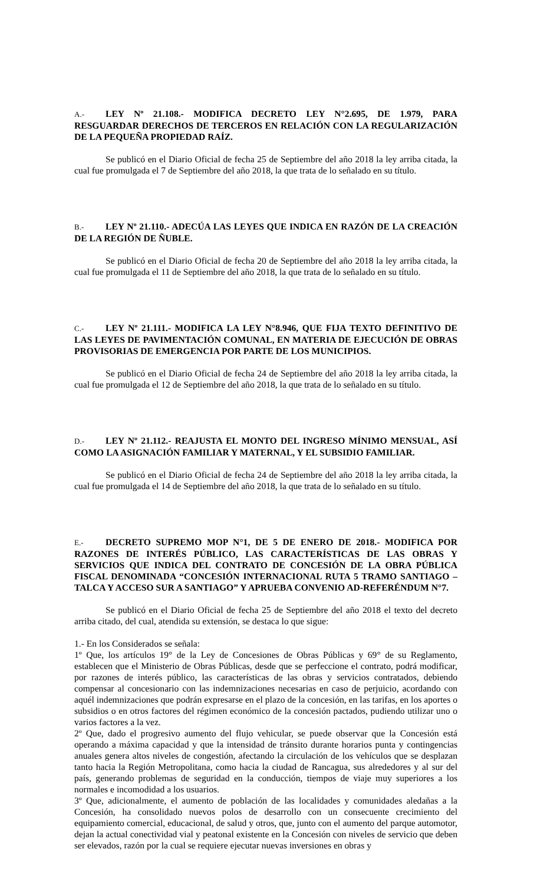A.- LEY Nº 21.108.- MODIFICA DECRETO LEY N°2.695, DE 1.979, PARA RESGUARDAR DERECHOS DE TERCEROS EN RELACIÓN CON LA REGULARIZACIÓN DE LA PEQUEÑA PROPIEDAD RAÍZ.
Se publicó en el Diario Oficial de fecha 25 de Septiembre del año 2018 la ley arriba citada, la cual fue promulgada el 7 de Septiembre del año 2018, la que trata de lo señalado en su título.
B.- LEY Nº 21.110.- ADECÚA LAS LEYES QUE INDICA EN RAZÓN DE LA CREACIÓN DE LA REGIÓN DE ÑUBLE.
Se publicó en el Diario Oficial de fecha 20 de Septiembre del año 2018 la ley arriba citada, la cual fue promulgada el 11 de Septiembre del año 2018, la que trata de lo señalado en su título.
C.- LEY Nº 21.111.- MODIFICA LA LEY N°8.946, QUE FIJA TEXTO DEFINITIVO DE LAS LEYES DE PAVIMENTACIÓN COMUNAL, EN MATERIA DE EJECUCIÓN DE OBRAS PROVISORIAS DE EMERGENCIA POR PARTE DE LOS MUNICIPIOS.
Se publicó en el Diario Oficial de fecha 24 de Septiembre del año 2018 la ley arriba citada, la cual fue promulgada el 12 de Septiembre del año 2018, la que trata de lo señalado en su título.
D.- LEY Nº 21.112.- REAJUSTA EL MONTO DEL INGRESO MÍNIMO MENSUAL, ASÍ COMO LA ASIGNACIÓN FAMILIAR Y MATERNAL, Y EL SUBSIDIO FAMILIAR.
Se publicó en el Diario Oficial de fecha 24 de Septiembre del año 2018 la ley arriba citada, la cual fue promulgada el 14 de Septiembre del año 2018, la que trata de lo señalado en su título.
E.- DECRETO SUPREMO MOP N°1, DE 5 DE ENERO DE 2018.- MODIFICA POR RAZONES DE INTERÉS PÚBLICO, LAS CARACTERÍSTICAS DE LAS OBRAS Y SERVICIOS QUE INDICA DEL CONTRATO DE CONCESIÓN DE LA OBRA PÚBLICA FISCAL DENOMINADA “CONCESIÓN INTERNACIONAL RUTA 5 TRAMO SANTIAGO – TALCA Y ACCESO SUR A SANTIAGO” Y APRUEBA CONVENIO AD-REFERÉNDUM N°7.
Se publicó en el Diario Oficial de fecha 25 de Septiembre del año 2018 el texto del decreto arriba citado, del cual, atendida su extensión, se destaca lo que sigue:
1.- En los Considerados se señala:
1º Que, los artículos 19° de la Ley de Concesiones de Obras Públicas y 69° de su Reglamento, establecen que el Ministerio de Obras Públicas, desde que se perfeccione el contrato, podrá modificar, por razones de interés público, las características de las obras y servicios contratados, debiendo compensar al concesionario con las indemnizaciones necesarias en caso de perjuicio, acordando con aquél indemnizaciones que podrán expresarse en el plazo de la concesión, en las tarifas, en los aportes o subsidios o en otros factores del régimen económico de la concesión pactados, pudiendo utilizar uno o varios factores a la vez.
2º Que, dado el progresivo aumento del flujo vehicular, se puede observar que la Concesión está operando a máxima capacidad y que la intensidad de tránsito durante horarios punta y contingencias anuales genera altos niveles de congestión, afectando la circulación de los vehículos que se desplazan tanto hacia la Región Metropolitana, como hacia la ciudad de Rancagua, sus alrededores y al sur del país, generando problemas de seguridad en la conducción, tiempos de viaje muy superiores a los normales e incomodidad a los usuarios.
3º Que, adicionalmente, el aumento de población de las localidades y comunidades aledañas a la Concesión, ha consolidado nuevos polos de desarrollo con un consecuente crecimiento del equipamiento comercial, educacional, de salud y otros, que, junto con el aumento del parque automotor, dejan la actual conectividad vial y peatonal existente en la Concesión con niveles de servicio que deben ser elevados, razón por la cual se requiere ejecutar nuevas inversiones en obras y